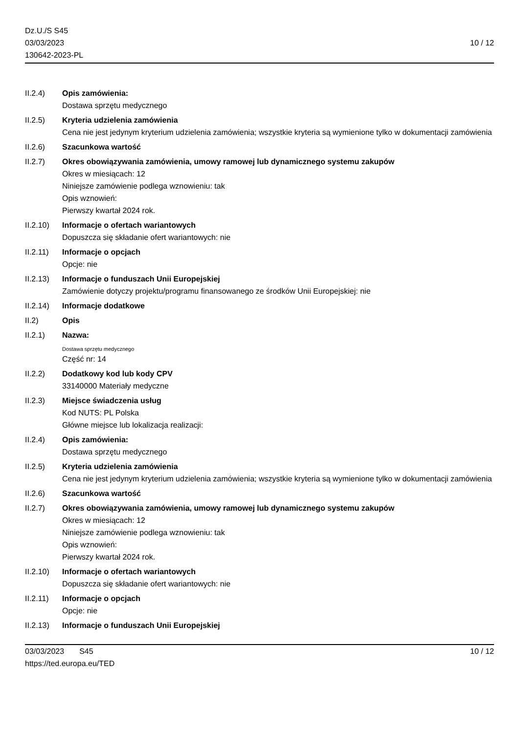Dz.U./S S45
03/03/2023
130642-2023-PL
10 / 12
II.2.4) Opis zamówienia:
Dostawa sprzętu medycznego
II.2.5) Kryteria udzielenia zamówienia
Cena nie jest jedynym kryterium udzielenia zamówienia; wszystkie kryteria są wymienione tylko w dokumentacji zamówienia
II.2.6) Szacunkowa wartość
II.2.7) Okres obowiązywania zamówienia, umowy ramowej lub dynamicznego systemu zakupów
Okres w miesiącach: 12
Niniejsze zamówienie podlega wznowieniu: tak
Opis wznowień:
Pierwszy kwartał 2024 rok.
II.2.10)
Informacje o ofertach wariantowych
Dopuszcza się składanie ofert wariantowych: nie
II.2.11)
Informacje o opcjach
Opcje: nie
II.2.13)
Informacje o funduszach Unii Europejskiej
Zamówienie dotyczy projektu/programu finansowanego ze środków Unii Europejskiej: nie
II.2.14)
Informacje dodatkowe
II.2) Opis
II.2.1) Nazwa:
Dostawa sprzętu medycznego
Część nr: 14
II.2.2) Dodatkowy kod lub kody CPV
33140000 Materiały medyczne
II.2.3) Miejsce świadczenia usług
Kod NUTS: PL Polska
Główne miejsce lub lokalizacja realizacji:
II.2.4) Opis zamówienia:
Dostawa sprzętu medycznego
II.2.5) Kryteria udzielenia zamówienia
Cena nie jest jedynym kryterium udzielenia zamówienia; wszystkie kryteria są wymienione tylko w dokumentacji zamówienia
II.2.6) Szacunkowa wartość
II.2.7) Okres obowiązywania zamówienia, umowy ramowej lub dynamicznego systemu zakupów
Okres w miesiącach: 12
Niniejsze zamówienie podlega wznowieniu: tak
Opis wznowień:
Pierwszy kwartał 2024 rok.
II.2.10)
Informacje o ofertach wariantowych
Dopuszcza się składanie ofert wariantowych: nie
II.2.11)
Informacje o opcjach
Opcje: nie
II.2.13)
Informacje o funduszach Unii Europejskiej
03/03/2023 S45 10 / 12
https://ted.europa.eu/TED